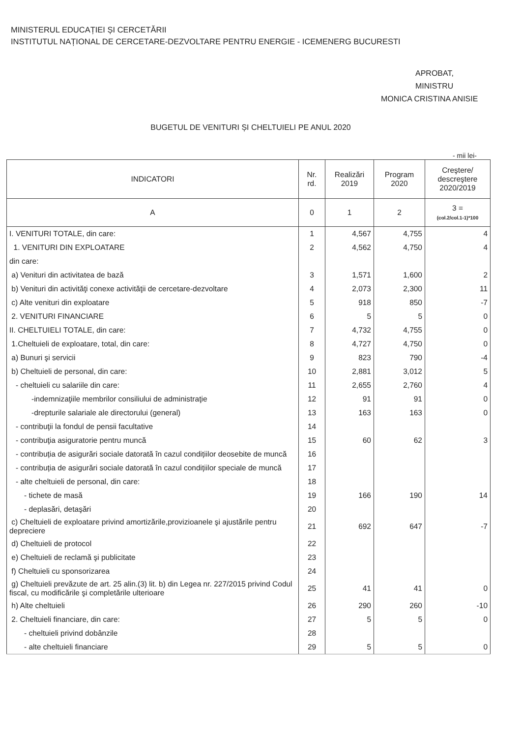MINISTERUL EDUCAȚIEI ȘI CERCETĂRII
INSTITUTUL NAȚIONAL DE CERCETARE-DEZVOLTARE PENTRU ENERGIE - ICEMENERG BUCURESTI
APROBAT,
MINISTRU
MONICA CRISTINA ANISIE
BUGETUL DE VENITURI ȘI CHELTUIELI PE ANUL 2020
- mii lei-
| INDICATORI | Nr. rd. | Realizări 2019 | Program 2020 | Creştere/ descreştere 2020/2019 |
| --- | --- | --- | --- | --- |
| A | 0 | 1 | 2 | 3 = (col.2/col.1-1)*100 |
| I. VENITURI TOTALE, din care: | 1 | 4,567 | 4,755 | 4 |
| 1. VENITURI DIN EXPLOATARE | 2 | 4,562 | 4,750 | 4 |
| din care: | | | | |
| a) Venituri din activitatea de bază | 3 | 1,571 | 1,600 | 2 |
| b) Venituri din activităţi conexe activităţii de cercetare-dezvoltare | 4 | 2,073 | 2,300 | 11 |
| c) Alte venituri din exploatare | 5 | 918 | 850 | -7 |
| 2. VENITURI FINANCIARE | 6 | 5 | 5 | 0 |
| II. CHELTUIELI TOTALE, din care: | 7 | 4,732 | 4,755 | 0 |
| 1.Cheltuieli de exploatare, total, din care: | 8 | 4,727 | 4,750 | 0 |
| a) Bunuri şi servicii | 9 | 823 | 790 | -4 |
| b) Cheltuieli de personal, din care: | 10 | 2,881 | 3,012 | 5 |
| - cheltuieli cu salariile din care: | 11 | 2,655 | 2,760 | 4 |
| -indemnizaţiile membrilor consiliului de administraţie | 12 | 91 | 91 | 0 |
| -drepturile salariale ale directorului (general) | 13 | 163 | 163 | 0 |
| - contribuţii la fondul de pensii facultative | 14 | | | |
| - contribuţia asiguratorie pentru muncă | 15 | 60 | 62 | 3 |
| - contribuția de asigurări sociale datorată în cazul condițiilor deosebite de muncă | 16 | | | |
| - contribuția de asigurări sociale datorată în cazul condițiilor speciale de muncă | 17 | | | |
| - alte cheltuieli de personal, din care: | 18 | | | |
| - tichete de masă | 19 | 166 | 190 | 14 |
| - deplasări, detaşări | 20 | | | |
| c) Cheltuieli de exploatare privind amortizările,provizioanele şi ajustările pentru depreciere | 21 | 692 | 647 | -7 |
| d) Cheltuieli de protocol | 22 | | | |
| e) Cheltuieli de reclamă şi publicitate | 23 | | | |
| f) Cheltuieli cu sponsorizarea | 24 | | | |
| g) Cheltuieli prevăzute de art. 25 alin.(3) lit. b) din Legea nr. 227/2015 privind Codul fiscal, cu modificările şi completările ulterioare | 25 | 41 | 41 | 0 |
| h) Alte cheltuieli | 26 | 290 | 260 | -10 |
| 2. Cheltuieli financiare, din care: | 27 | 5 | 5 | 0 |
| - cheltuieli privind dobânzile | 28 | | | |
| - alte cheltuieli financiare | 29 | 5 | 5 | 0 |